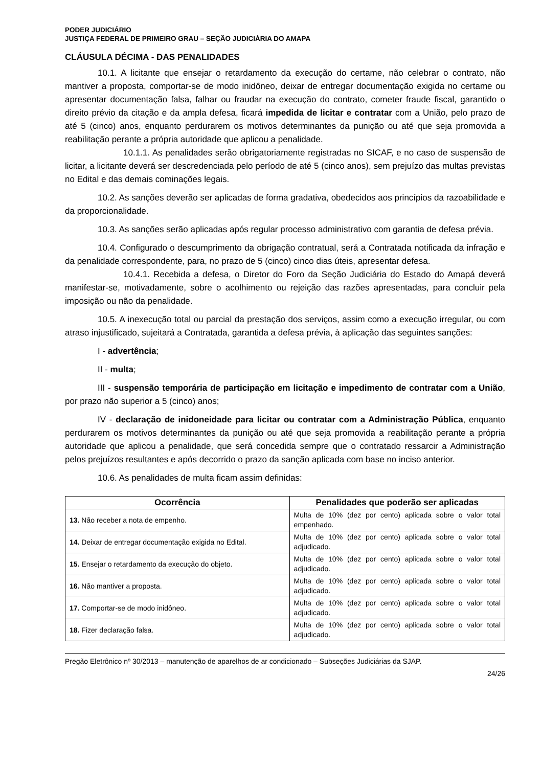PODER JUDICIÁRIO
JUSTIÇA FEDERAL DE PRIMEIRO GRAU – SEÇÃO JUDICIÁRIA DO AMAPA
CLÁUSULA DÉCIMA - DAS PENALIDADES
10.1. A licitante que ensejar o retardamento da execução do certame, não celebrar o contrato, não mantiver a proposta, comportar-se de modo inidôneo, deixar de entregar documentação exigida no certame ou apresentar documentação falsa, falhar ou fraudar na execução do contrato, cometer fraude fiscal, garantido o direito prévio da citação e da ampla defesa, ficará impedida de licitar e contratar com a União, pelo prazo de até 5 (cinco) anos, enquanto perdurarem os motivos determinantes da punição ou até que seja promovida a reabilitação perante a própria autoridade que aplicou a penalidade.
10.1.1. As penalidades serão obrigatoriamente registradas no SICAF, e no caso de suspensão de licitar, a licitante deverá ser descredenciada pelo período de até 5 (cinco anos), sem prejuízo das multas previstas no Edital e das demais cominações legais.
10.2. As sanções deverão ser aplicadas de forma gradativa, obedecidos aos princípios da razoabilidade e da proporcionalidade.
10.3. As sanções serão aplicadas após regular processo administrativo com garantia de defesa prévia.
10.4. Configurado o descumprimento da obrigação contratual, será a Contratada notificada da infração e da penalidade correspondente, para, no prazo de 5 (cinco) cinco dias úteis, apresentar defesa.
10.4.1. Recebida a defesa, o Diretor do Foro da Seção Judiciária do Estado do Amapá deverá manifestar-se, motivadamente, sobre o acolhimento ou rejeição das razões apresentadas, para concluir pela imposição ou não da penalidade.
10.5. A inexecução total ou parcial da prestação dos serviços, assim como a execução irregular, ou com atraso injustificado, sujeitará a Contratada, garantida a defesa prévia, à aplicação das seguintes sanções:
I - advertência;
II - multa;
III - suspensão temporária de participação em licitação e impedimento de contratar com a União, por prazo não superior a 5 (cinco) anos;
IV - declaração de inidoneidade para licitar ou contratar com a Administração Pública, enquanto perdurarem os motivos determinantes da punição ou até que seja promovida a reabilitação perante a própria autoridade que aplicou a penalidade, que será concedida sempre que o contratado ressarcir a Administração pelos prejuízos resultantes e após decorrido o prazo da sanção aplicada com base no inciso anterior.
10.6. As penalidades de multa ficam assim definidas:
| Ocorrência | Penalidades que poderão ser aplicadas |
| --- | --- |
| 13. Não receber a nota de empenho. | Multa de 10% (dez por cento) aplicada sobre o valor total empenhado. |
| 14. Deixar de entregar documentação exigida no Edital. | Multa de 10% (dez por cento) aplicada sobre o valor total adjudicado. |
| 15. Ensejar o retardamento da execução do objeto. | Multa de 10% (dez por cento) aplicada sobre o valor total adjudicado. |
| 16. Não mantiver a proposta. | Multa de 10% (dez por cento) aplicada sobre o valor total adjudicado. |
| 17. Comportar-se de modo inidôneo. | Multa de 10% (dez por cento) aplicada sobre o valor total adjudicado. |
| 18. Fizer declaração falsa. | Multa de 10% (dez por cento) aplicada sobre o valor total adjudicado. |
Pregão Eletrônico nº 30/2013 – manutenção de aparelhos de ar condicionado – Subseções Judiciárias da SJAP.
24/26